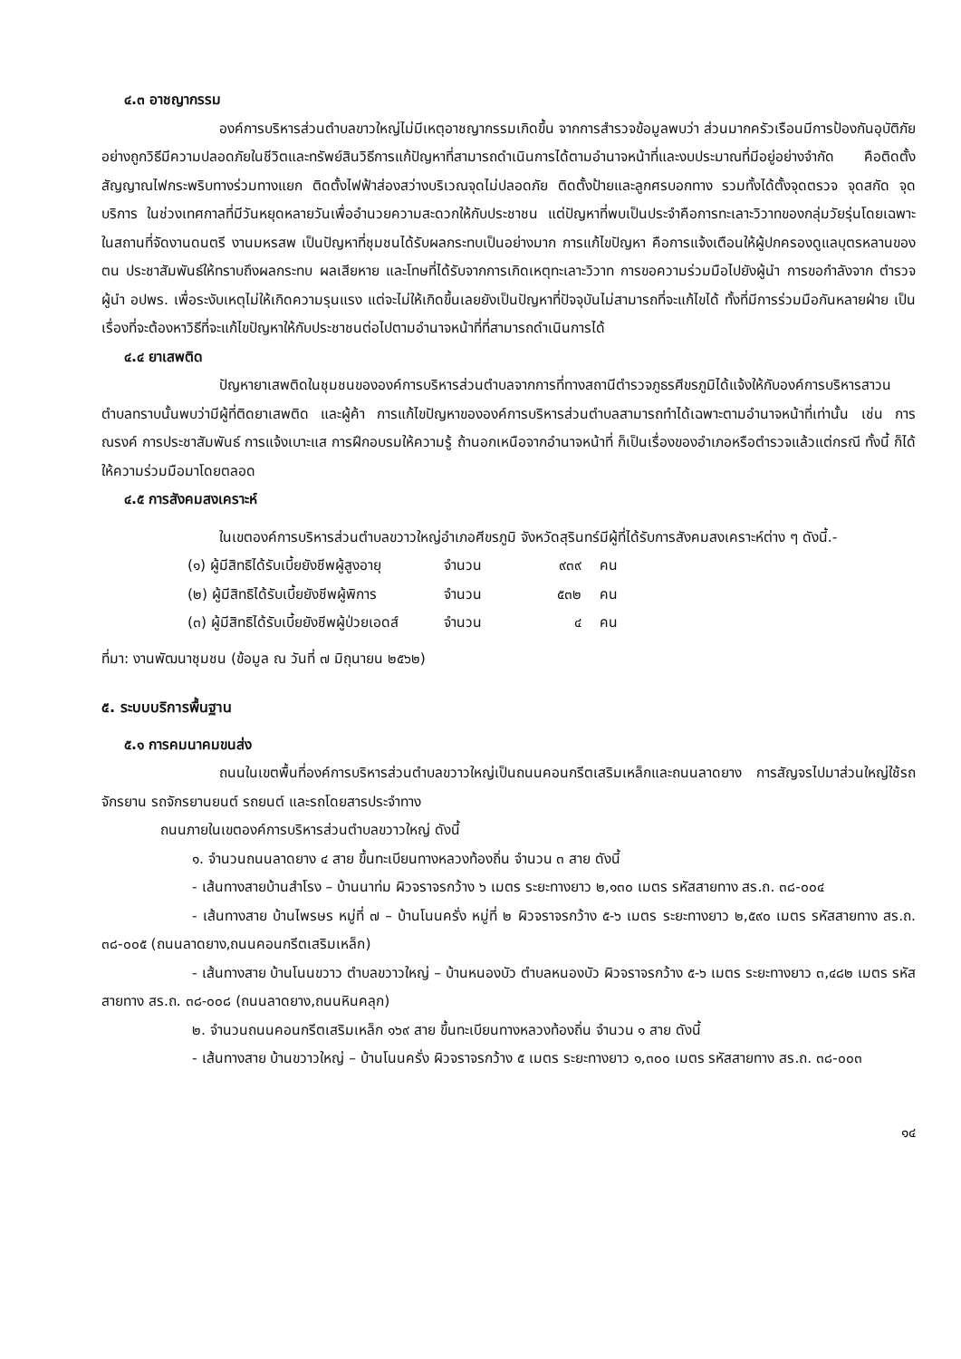๔.๓ อาชญากรรม
องค์การบริหารส่วนตำบลขาวใหญ่ไม่มีเหตุอาชญากรรมเกิดขึ้น จากการสำรวจข้อมูลพบว่า ส่วนมากครัวเรือนมีการป้องกันอุบัติภัยอย่างถูกวิธีมีความปลอดภัยในชีวิตและทรัพย์สินวิธีการแก้ปัญหาที่สามารถดำเนินการได้ตามอำนาจหน้าที่และงบประมาณที่มีอยู่อย่างจำกัด คือติดตั้งสัญญาณไฟกระพริบทางร่วมทางแยก ติดตั้งไฟฟ้าส่องสว่างบริเวณจุดไม่ปลอดภัย ติดตั้งป้ายและลูกศรบอกทาง รวมทั้งได้ตั้งจุดตรวจ จุดสกัด จุดบริการ ในช่วงเทศกาลที่มีวันหยุดหลายวันเพื่ออำนวยความสะดวกให้กับประชาชน แต่ปัญหาที่พบเป็นประจำคือการทะเลาะวิวาทของกลุ่มวัยรุ่นโดยเฉพาะในสถานที่จัดงานดนตรี งานมหรสพ เป็นปัญหาที่ชุมชนได้รับผลกระทบเป็นอย่างมาก การแก้ไขปัญหา คือการแจ้งเตือนให้ผู้ปกครองดูแลบุตรหลานของตน ประชาสัมพันธ์ให้ทราบถึงผลกระทบ ผลเสียหาย และโทษที่ได้รับจากการเกิดเหตุทะเลาะวิวาท การขอความร่วมมือไปยังผู้นำ การขอกำลังจาก ตำรวจ ผู้นำ อปพร. เพื่อระงับเหตุไม่ให้เกิดความรุนแรง แต่จะไม่ให้เกิดขึ้นเลยยังเป็นปัญหาที่ปัจจุบันไม่สามารถที่จะแก้ไขได้ ทั้งที่มีการร่วมมือกันหลายฝ่าย เป็นเรื่องที่จะต้องหาวิธีที่จะแก้ไขปัญหาให้กับประชาชนต่อไปตามอำนาจหน้าที่ที่สามารถดำเนินการได้
๔.๔ ยาเสพติด
ปัญหายาเสพติดในชุมชนขององค์การบริหารส่วนตำบลจากการที่ทางสถานีตำรวจภูธรศีขรภูมิได้แจ้งให้กับองค์การบริหารสาวนตำบลทราบนั้นพบว่ามีผู้ที่ติดยาเสพติด และผู้ค้า การแก้ไขปัญหาขององค์การบริหารส่วนตำบลสามารถทำได้เฉพาะตามอำนาจหน้าที่เท่านั้น เช่น การณรงค์ การประชาสัมพันธ์ การแจ้งเบาะแส การฝึกอบรมให้ความรู้ ถ้านอกเหนือจากอำนาจหน้าที่ ก็เป็นเรื่องของอำเภอหรือตำรวจแล้วแต่กรณี ทั้งนี้ ก็ได้ให้ความร่วมมือมาโดยตลอด
๔.๕ การสังคมสงเคราะห์
ในเขตองค์การบริหารส่วนตำบลขวาวใหญ่อำเภอศีขรภูมิ จังหวัดสุรินทร์มีผู้ที่ได้รับการสังคมสงเคราะห์ต่าง ๆ ดังนี้.-
| (๑) ผู้มีสิทธิได้รับเบี้ยยังชีพผู้สูงอายุ | จำนวน | ๙๓๙ | คน |
| (๒) ผู้มีสิทธิได้รับเบี้ยยังชีพผู้พิการ | จำนวน | ๕๓๒ | คน |
| (๓) ผู้มีสิทธิได้รับเบี้ยยังชีพผู้ป่วยเอดส์ | จำนวน | ๔ | คน |
ที่มา: งานพัฒนาชุมชน (ข้อมูล ณ วันที่ ๗ มิถุนายน ๒๕๖๒)
๕. ระบบบริการพื้นฐาน
๕.๑ การคมนาคมขนส่ง
ถนนในเขตพื้นที่องค์การบริหารส่วนตำบลขวาวใหญ่เป็นถนนคอนกรีตเสริมเหล็กและถนนลาดยาง การสัญจรไปมาส่วนใหญ่ใช้รถจักรยาน รถจักรยานยนต์ รถยนต์ และรถโดยสารประจำทาง
ถนนภายในเขตองค์การบริหารส่วนตำบลขวาวใหญ่ ดังนี้
๑. จำนวนถนนลาดยาง ๔ สาย ขึ้นทะเบียนทางหลวงท้องถิ่น จำนวน ๓ สาย ดังนี้
- เส้นทางสายบ้านสำโรง – บ้านนาท่ม ผิวจราจรกว้าง ๖ เมตร ระยะทางยาว ๒,๑๓๐ เมตร รหัสสายทาง สร.ถ. ๓๘-๐๐๔
- เส้นทางสาย บ้านไพรษร หมู่ที่ ๗ – บ้านโนนครั่ง หมู่ที่ ๒ ผิวจราจรกว้าง ๕-๖ เมตร ระยะทางยาว ๒,๕๙๐ เมตร รหัสสายทาง สร.ถ. ๓๘-๐๐๕ (ถนนลาดยาง,ถนนคอนกรีตเสริมเหล็ก)
- เส้นทางสาย บ้านโนนขวาว ตำบลขวาวใหญ่ – บ้านหนองบัว ตำบลหนองบัว ผิวจราจรกว้าง ๕-๖ เมตร ระยะทางยาว ๓,๔๘๒ เมตร รหัสสายทาง สร.ถ. ๓๘-๐๐๘ (ถนนลาดยาง,ถนนหินคลุก)
๒. จำนวนถนนคอนกรีตเสริมเหล็ก ๑๖๙ สาย ขึ้นทะเบียนทางหลวงท้องถิ่น จำนวน ๑ สาย ดังนี้
- เส้นทางสาย บ้านขวาวใหญ่ – บ้านโนนครั่ง ผิวจราจรกว้าง ๕ เมตร ระยะทางยาว ๑,๓๐๐ เมตร รหัสสายทาง สร.ถ. ๓๘-๐๐๓
๑๔